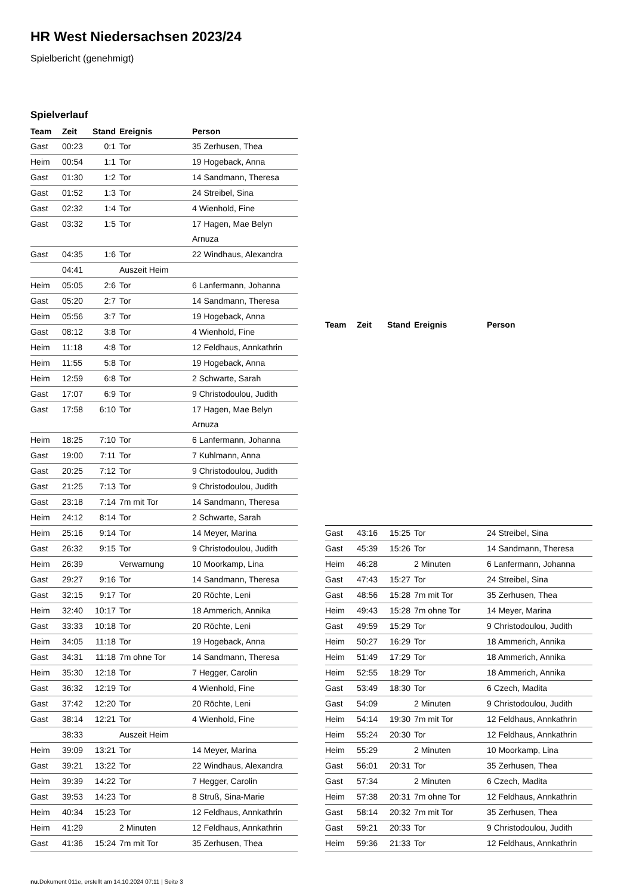HR West Niedersachsen 2023/24
Spielbericht (genehmigt)
Spielverlauf
| Team | Zeit | Stand | Ereignis | Person |
| --- | --- | --- | --- | --- |
| Gast | 00:23 | 0:1 | Tor | 35 Zerhusen, Thea |
| Heim | 00:54 | 1:1 | Tor | 19 Hogeback, Anna |
| Gast | 01:30 | 1:2 | Tor | 14 Sandmann, Theresa |
| Gast | 01:52 | 1:3 | Tor | 24 Streibel, Sina |
| Gast | 02:32 | 1:4 | Tor | 4 Wienhold, Fine |
| Gast | 03:32 | 1:5 | Tor | 17 Hagen, Mae Belyn Arnuza |
| Gast | 04:35 | 1:6 | Tor | 22 Windhaus, Alexandra |
| | 04:41 | | Auszeit Heim | |
| Heim | 05:05 | 2:6 | Tor | 6 Lanfermann, Johanna |
| Gast | 05:20 | 2:7 | Tor | 14 Sandmann, Theresa |
| Heim | 05:56 | 3:7 | Tor | 19 Hogeback, Anna |
| Gast | 08:12 | 3:8 | Tor | 4 Wienhold, Fine |
| Heim | 11:18 | 4:8 | Tor | 12 Feldhaus, Annkathrin |
| Heim | 11:55 | 5:8 | Tor | 19 Hogeback, Anna |
| Heim | 12:59 | 6:8 | Tor | 2 Schwarte, Sarah |
| Gast | 17:07 | 6:9 | Tor | 9 Christodoulou, Judith |
| Gast | 17:58 | 6:10 | Tor | 17 Hagen, Mae Belyn Arnuza |
| Heim | 18:25 | 7:10 | Tor | 6 Lanfermann, Johanna |
| Gast | 19:00 | 7:11 | Tor | 7 Kuhlmann, Anna |
| Gast | 20:25 | 7:12 | Tor | 9 Christodoulou, Judith |
| Gast | 21:25 | 7:13 | Tor | 9 Christodoulou, Judith |
| Gast | 23:18 | 7:14 | 7m mit Tor | 14 Sandmann, Theresa |
| Heim | 24:12 | 8:14 | Tor | 2 Schwarte, Sarah |
| Heim | 25:16 | 9:14 | Tor | 14 Meyer, Marina |
| Gast | 26:32 | 9:15 | Tor | 9 Christodoulou, Judith |
| Heim | 26:39 | | Verwarnung | 10 Moorkamp, Lina |
| Gast | 29:27 | 9:16 | Tor | 14 Sandmann, Theresa |
| Gast | 32:15 | 9:17 | Tor | 20 Röchte, Leni |
| Heim | 32:40 | 10:17 | Tor | 18 Ammerich, Annika |
| Gast | 33:33 | 10:18 | Tor | 20 Röchte, Leni |
| Heim | 34:05 | 11:18 | Tor | 19 Hogeback, Anna |
| Gast | 34:31 | 11:18 | 7m ohne Tor | 14 Sandmann, Theresa |
| Heim | 35:30 | 12:18 | Tor | 7 Hegger, Carolin |
| Gast | 36:32 | 12:19 | Tor | 4 Wienhold, Fine |
| Gast | 37:42 | 12:20 | Tor | 20 Röchte, Leni |
| Gast | 38:14 | 12:21 | Tor | 4 Wienhold, Fine |
| | 38:33 | | Auszeit Heim | |
| Heim | 39:09 | 13:21 | Tor | 14 Meyer, Marina |
| Gast | 39:21 | 13:22 | Tor | 22 Windhaus, Alexandra |
| Heim | 39:39 | 14:22 | Tor | 7 Hegger, Carolin |
| Gast | 39:53 | 14:23 | Tor | 8 Struß, Sina-Marie |
| Heim | 40:34 | 15:23 | Tor | 12 Feldhaus, Annkathrin |
| Heim | 41:29 | | 2 Minuten | 12 Feldhaus, Annkathrin |
| Gast | 41:36 | 15:24 | 7m mit Tor | 35 Zerhusen, Thea |
| Team | Zeit | Stand | Ereignis | Person |
| --- | --- | --- | --- | --- |
| Gast | 43:16 | 15:25 | Tor | 24 Streibel, Sina |
| Gast | 45:39 | 15:26 | Tor | 14 Sandmann, Theresa |
| Heim | 46:28 | | 2 Minuten | 6 Lanfermann, Johanna |
| Gast | 47:43 | 15:27 | Tor | 24 Streibel, Sina |
| Gast | 48:56 | 15:28 | 7m mit Tor | 35 Zerhusen, Thea |
| Heim | 49:43 | 15:28 | 7m ohne Tor | 14 Meyer, Marina |
| Gast | 49:59 | 15:29 | Tor | 9 Christodoulou, Judith |
| Heim | 50:27 | 16:29 | Tor | 18 Ammerich, Annika |
| Heim | 51:49 | 17:29 | Tor | 18 Ammerich, Annika |
| Heim | 52:55 | 18:29 | Tor | 18 Ammerich, Annika |
| Gast | 53:49 | 18:30 | Tor | 6 Czech, Madita |
| Gast | 54:09 | | 2 Minuten | 9 Christodoulou, Judith |
| Heim | 54:14 | 19:30 | 7m mit Tor | 12 Feldhaus, Annkathrin |
| Heim | 55:24 | 20:30 | Tor | 12 Feldhaus, Annkathrin |
| Heim | 55:29 | | 2 Minuten | 10 Moorkamp, Lina |
| Gast | 56:01 | 20:31 | Tor | 35 Zerhusen, Thea |
| Gast | 57:34 | | 2 Minuten | 6 Czech, Madita |
| Heim | 57:38 | 20:31 | 7m ohne Tor | 12 Feldhaus, Annkathrin |
| Gast | 58:14 | 20:32 | 7m mit Tor | 35 Zerhusen, Thea |
| Gast | 59:21 | 20:33 | Tor | 9 Christodoulou, Judith |
| Heim | 59:36 | 21:33 | Tor | 12 Feldhaus, Annkathrin |
nu.Dokument 011e, erstellt am 14.10.2024 07:11 | Seite 3